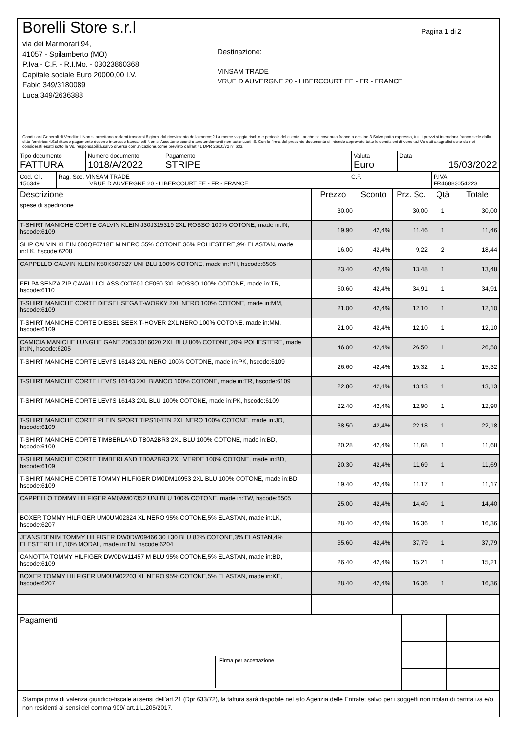Borelli Store s.r.l
via dei Marmorari 94,
41057 - Spilamberto (MO)
P.Iva - C.F. - R.I.Mo. - 03023860368
Capitale sociale Euro 20000,00 I.V.
Fabio 349/3180089
Luca 349/2636388
Destinazione:
VINSAM TRADE
VRUE D AUVERGNE 20 - LIBERCOURT EE - FR - FRANCE
Pagina 1 di 2
Condizioni Generali di Vendita:1.Non si accettano reclami trascorsi 8 giorni dal ricevimento della merce;2.La merce viaggia rischio e pericolo del cliente , anche se covenuta franco a destino;3.Salvo patto espresso, tutti i prezzi si intendono franco sede dalla ditta fornitrice;4.Sul ritardo pagamento decorre interesse bancario;5.Non si Accettano sconti o arrotondamenti non autorizzati ;6. Con la firma del presente documento si intendo approvate tutte le condizioni di vendita.I Vs dati anagrafici sono da noi considerati esatti sotto la Vs. responsabilità,salvo diversa comunicazione,come previsto dall'art 41 DPR 26/10/72 n° 633.
| Tipo documento FATTURA | Numero documento 1018/A/2022 | Pagamento STRIPE | Valuta Euro | Data 15/03/2022 |
| Cod. Cli. 156349 | Rag. Soc. VINSAM TRADE VRUE D AUVERGNE 20 - LIBERCOURT EE - FR - FRANCE | C.F. | P.IVA FR46883054223 |
| Descrizione | Prezzo | Sconto | Prz. Sc. | Qtà | Totale |
| --- | --- | --- | --- | --- | --- |
| spese di spedizione | 30.00 | | 30,00 | 1 | 30,00 |
| T-SHIRT MANICHE CORTE CALVIN KLEIN J30J315319 2XL ROSSO 100% COTONE, made in:IN, hscode:6109 | 19.90 | 42,4% | 11,46 | 1 | 11,46 |
| SLIP CALVIN KLEIN 000QF6718E M NERO 55% COTONE,36% POLIESTERE,9% ELASTAN, made in:LK, hscode:6208 | 16.00 | 42,4% | 9,22 | 2 | 18,44 |
| CAPPELLO CALVIN KLEIN K50K507527 UNI BLU 100% COTONE, made in:PH, hscode:6505 | 23.40 | 42,4% | 13,48 | 1 | 13,48 |
| FELPA SENZA ZIP CAVALLI CLASS OXT60J CF050 3XL ROSSO 100% COTONE, made in:TR, hscode:6110 | 60.60 | 42,4% | 34,91 | 1 | 34,91 |
| T-SHIRT MANICHE CORTE DIESEL SEGA T-WORKY 2XL NERO 100% COTONE, made in:MM, hscode:6109 | 21.00 | 42,4% | 12,10 | 1 | 12,10 |
| T-SHIRT MANICHE CORTE DIESEL SEEX T-HOVER 2XL NERO 100% COTONE, made in:MM, hscode:6109 | 21.00 | 42,4% | 12,10 | 1 | 12,10 |
| CAMICIA MANICHE LUNGHE GANT 2003.3016020 2XL BLU 80% COTONE,20% POLIESTERE, made in:IN, hscode:6205 | 46.00 | 42,4% | 26,50 | 1 | 26,50 |
| T-SHIRT MANICHE CORTE LEVI'S 16143 2XL NERO 100% COTONE, made in:PK, hscode:6109 | 26.60 | 42,4% | 15,32 | 1 | 15,32 |
| T-SHIRT MANICHE CORTE LEVI'S 16143 2XL BIANCO 100% COTONE, made in:TR, hscode:6109 | 22.80 | 42,4% | 13,13 | 1 | 13,13 |
| T-SHIRT MANICHE CORTE LEVI'S 16143 2XL BLU 100% COTONE, made in:PK, hscode:6109 | 22.40 | 42,4% | 12,90 | 1 | 12,90 |
| T-SHIRT MANICHE CORTE PLEIN SPORT TIPS104TN 2XL NERO 100% COTONE, made in:JO, hscode:6109 | 38.50 | 42,4% | 22,18 | 1 | 22,18 |
| T-SHIRT MANICHE CORTE TIMBERLAND TB0A2BR3 2XL BLU 100% COTONE, made in:BD, hscode:6109 | 20.28 | 42,4% | 11,68 | 1 | 11,68 |
| T-SHIRT MANICHE CORTE TIMBERLAND TB0A2BR3 2XL VERDE 100% COTONE, made in:BD, hscode:6109 | 20.30 | 42,4% | 11,69 | 1 | 11,69 |
| T-SHIRT MANICHE CORTE TOMMY HILFIGER DM0DM10953 2XL BLU 100% COTONE, made in:BD, hscode:6109 | 19.40 | 42,4% | 11,17 | 1 | 11,17 |
| CAPPELLO TOMMY HILFIGER AM0AM07352 UNI BLU 100% COTONE, made in:TW, hscode:6505 | 25.00 | 42,4% | 14,40 | 1 | 14,40 |
| BOXER TOMMY HILFIGER UM0UM02324 XL NERO 95% COTONE,5% ELASTAN, made in:LK, hscode:6207 | 28.40 | 42,4% | 16,36 | 1 | 16,36 |
| JEANS DENIM TOMMY HILFIGER DW0DW09466 30 L30 BLU 83% COTONE,3% ELASTAN,4% ELESTERELLE,10% MODAL, made in:TN, hscode:6204 | 65.60 | 42,4% | 37,79 | 1 | 37,79 |
| CANOTTA TOMMY HILFIGER DW0DW11457 M BLU 95% COTONE,5% ELASTAN, made in:BD, hscode:6109 | 26.40 | 42,4% | 15,21 | 1 | 15,21 |
| BOXER TOMMY HILFIGER UM0UM02203 XL NERO 95% COTONE,5% ELASTAN, made in:KE, hscode:6207 | 28.40 | 42,4% | 16,36 | 1 | 16,36 |
| Pagamenti Firma per accettazione | | |
Stampa priva di valenza giuridico-fiscale ai sensi dell'art.21 (Dpr 633/72), la fattura sarà dispobile nel sito Agenzia delle Entrate; salvo per i soggetti non titolari di partita iva e/o non residenti ai sensi del comma 909/ art.1 L.205/2017.